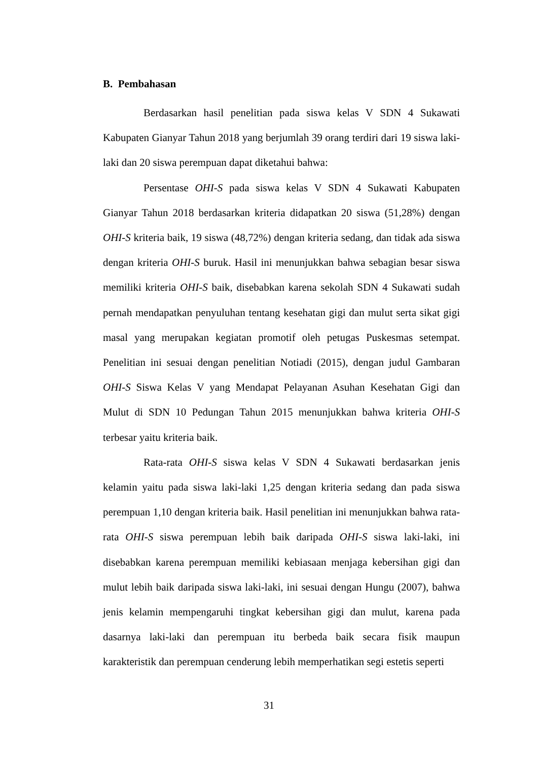B. Pembahasan
Berdasarkan hasil penelitian pada siswa kelas V SDN 4 Sukawati Kabupaten Gianyar Tahun 2018 yang berjumlah 39 orang terdiri dari 19 siswa laki-laki dan 20 siswa perempuan dapat diketahui bahwa:
Persentase OHI-S pada siswa kelas V SDN 4 Sukawati Kabupaten Gianyar Tahun 2018 berdasarkan kriteria didapatkan 20 siswa (51,28%) dengan OHI-S kriteria baik, 19 siswa (48,72%) dengan kriteria sedang, dan tidak ada siswa dengan kriteria OHI-S buruk. Hasil ini menunjukkan bahwa sebagian besar siswa memiliki kriteria OHI-S baik, disebabkan karena sekolah SDN 4 Sukawati sudah pernah mendapatkan penyuluhan tentang kesehatan gigi dan mulut serta sikat gigi masal yang merupakan kegiatan promotif oleh petugas Puskesmas setempat. Penelitian ini sesuai dengan penelitian Notiadi (2015), dengan judul Gambaran OHI-S Siswa Kelas V yang Mendapat Pelayanan Asuhan Kesehatan Gigi dan Mulut di SDN 10 Pedungan Tahun 2015 menunjukkan bahwa kriteria OHI-S terbesar yaitu kriteria baik.
Rata-rata OHI-S siswa kelas V SDN 4 Sukawati berdasarkan jenis kelamin yaitu pada siswa laki-laki 1,25 dengan kriteria sedang dan pada siswa perempuan 1,10 dengan kriteria baik. Hasil penelitian ini menunjukkan bahwa rata-rata OHI-S siswa perempuan lebih baik daripada OHI-S siswa laki-laki, ini disebabkan karena perempuan memiliki kebiasaan menjaga kebersihan gigi dan mulut lebih baik daripada siswa laki-laki, ini sesuai dengan Hungu (2007), bahwa jenis kelamin mempengaruhi tingkat kebersihan gigi dan mulut, karena pada dasarnya laki-laki dan perempuan itu berbeda baik secara fisik maupun karakteristik dan perempuan cenderung lebih memperhatikan segi estetis seperti
31